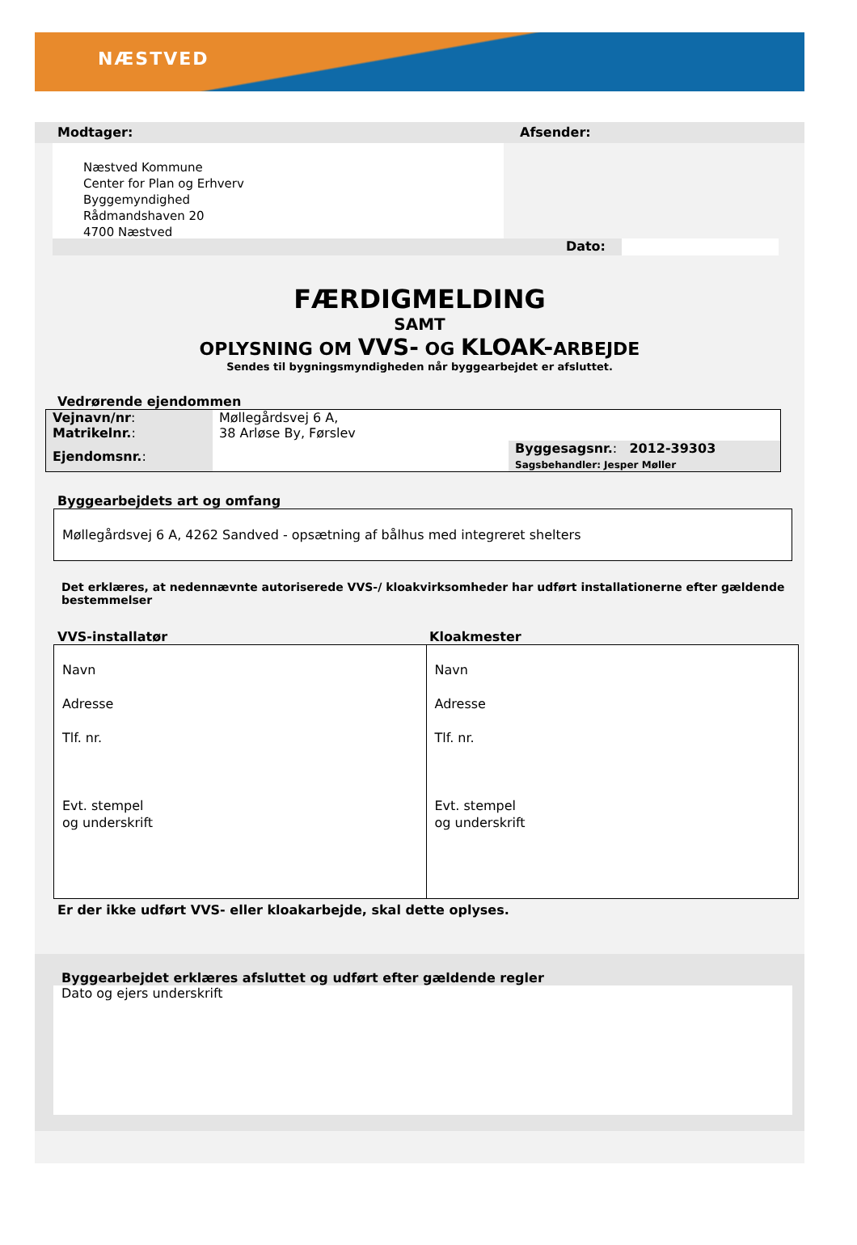NÆSTVED
Modtager: Afsender:
Næstved Kommune
Center for Plan og Erhverv
Byggemyndighed
Rådmandshaven 20
4700 Næstved
Dato:
FÆRDIGMELDING
SAMT
OPLYSNING OM VVS- OG KLOAK-ARBEJDE
Sendes til bygningsmyndigheden når byggearbejdet er afsluttet.
Vedrørende ejendommen
| Vejnavn/nr : | Møllegårdsvej 6 A, | |
| Matrikelnr. : | 38 Arløse By, Førslev | |
| Ejendomsnr. : | | Byggesagsnr. : 2012-39303 Sagsbehandler: Jesper Møller |
Byggearbejdets art og omfang
Møllegårdsvej 6 A, 4262 Sandved - opsætning af bålhus med integreret shelters
Det erklæres, at nedennævnte autoriserede VVS-/ kloakvirksomheder har udført installationerne efter gældende bestemmelser
VVS-installatør Kloakmester
| Navn Adresse Tlf. nr. Evt. stempel og underskrift | Navn Adresse Tlf. nr. Evt. stempel og underskrift |
Er der ikke udført VVS- eller kloakarbejde, skal dette oplyses.
Byggearbejdet erklæres afsluttet og udført efter gældende regler
Dato og ejers underskrift